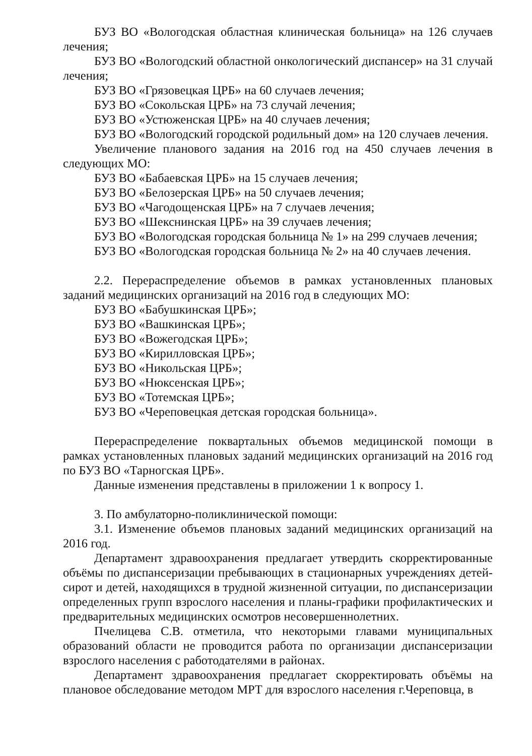БУЗ ВО «Вологодская областная клиническая больница» на 126 случаев лечения;
БУЗ ВО «Вологодский областной онкологический диспансер» на 31 случай лечения;
БУЗ ВО «Грязовецкая ЦРБ» на 60 случаев лечения;
БУЗ ВО «Сокольская ЦРБ» на 73 случай лечения;
БУЗ ВО «Устюженская ЦРБ» на 40 случаев лечения;
БУЗ ВО «Вологодский городской родильный дом» на 120 случаев лечения.
Увеличение планового задания на 2016 год на 450 случаев лечения в следующих МО:
БУЗ ВО «Бабаевская ЦРБ» на 15 случаев лечения;
БУЗ ВО «Белозерская ЦРБ» на 50 случаев лечения;
БУЗ ВО «Чагодощенская ЦРБ» на 7 случаев лечения;
БУЗ ВО «Шекснинская ЦРБ» на 39 случаев лечения;
БУЗ ВО «Вологодская городская больница № 1» на 299 случаев лечения;
БУЗ ВО «Вологодская городская больница № 2» на 40 случаев лечения.
2.2. Перераспределение объемов в рамках установленных плановых заданий медицинских организаций на 2016 год в следующих МО:
БУЗ ВО «Бабушкинская ЦРБ»;
БУЗ ВО «Вашкинская ЦРБ»;
БУЗ ВО «Вожегодская ЦРБ»;
БУЗ ВО «Кирилловская ЦРБ»;
БУЗ ВО «Никольская ЦРБ»;
БУЗ ВО «Нюксенская ЦРБ»;
БУЗ ВО «Тотемская ЦРБ»;
БУЗ ВО «Череповецкая детская городская больница».
Перераспределение поквартальных объемов медицинской помощи в рамках установленных плановых заданий медицинских организаций на 2016 год по БУЗ ВО «Тарногская ЦРБ».
Данные изменения представлены в приложении 1 к вопросу 1.
3. По амбулаторно-поликлинической помощи:
3.1. Изменение объемов плановых заданий медицинских организаций на 2016 год.
Департамент здравоохранения предлагает утвердить скорректированные объёмы по диспансеризации пребывающих в стационарных учреждениях детей-сирот и детей, находящихся в трудной жизненной ситуации, по диспансеризации определенных групп взрослого населения и планы-графики профилактических и предварительных медицинских осмотров несовершеннолетних.
Пчелицева С.В. отметила, что некоторыми главами муниципальных образований области не проводится работа по организации диспансеризации взрослого населения с работодателями в районах.
Департамент здравоохранения предлагает скорректировать объёмы на плановое обследование методом МРТ для взрослого населения г.Череповца, в